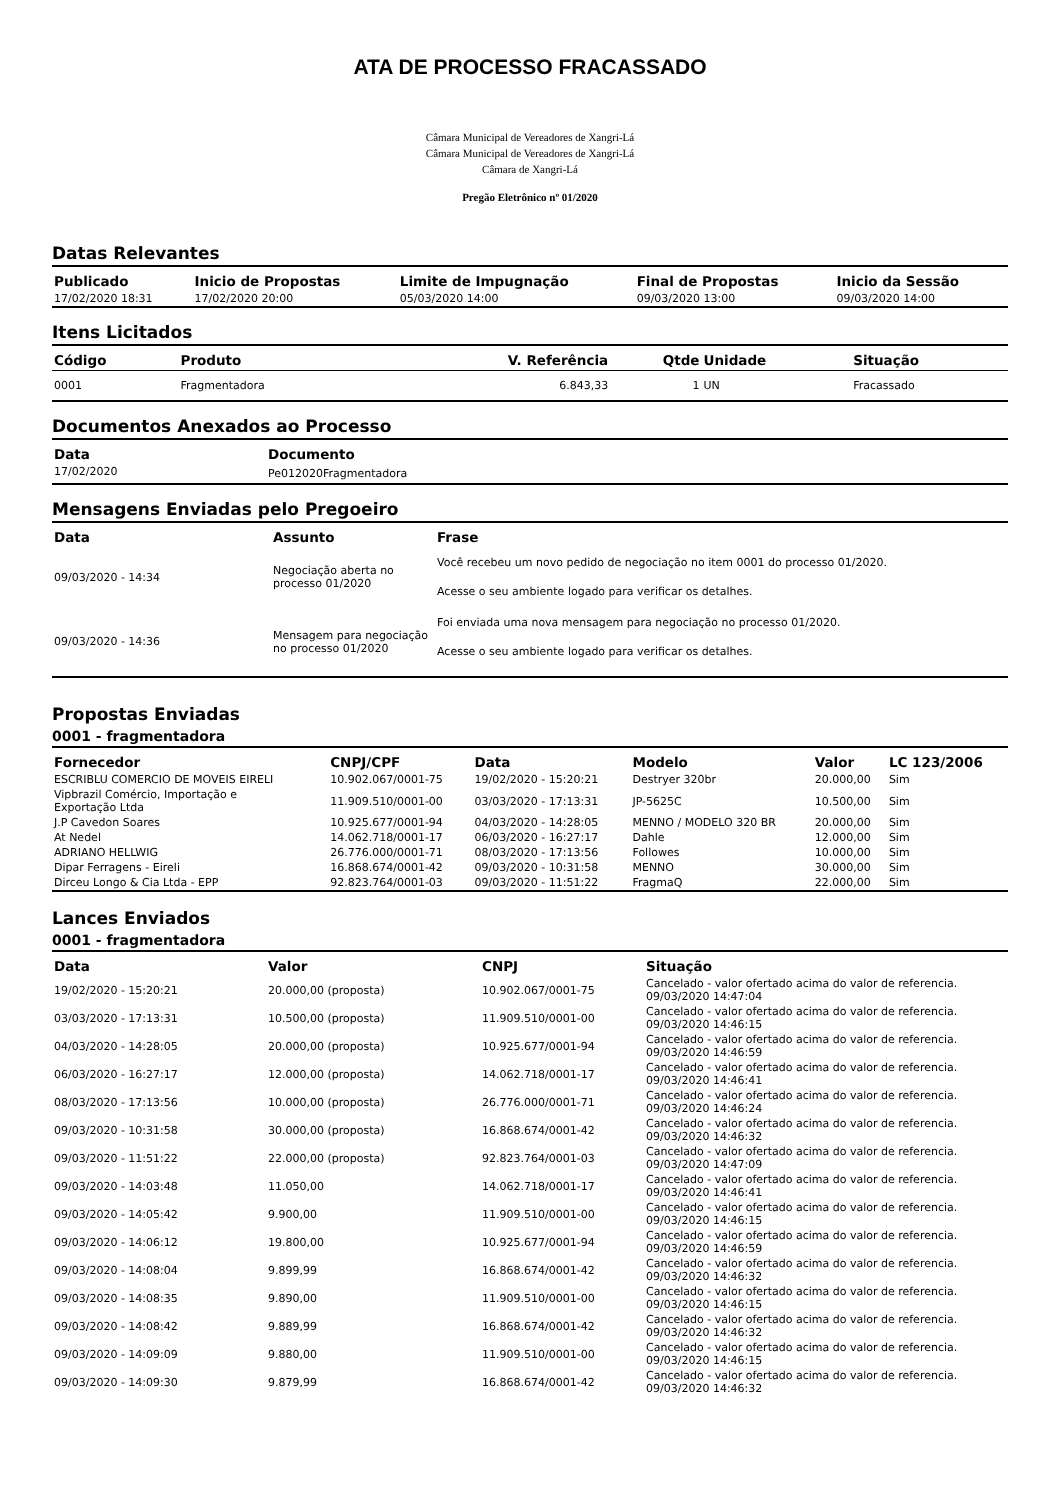ATA DE PROCESSO FRACASSADO
Câmara Municipal de Vereadores de Xangri-Lá
Câmara Municipal de Vereadores de Xangri-Lá
Câmara de Xangri-Lá
Pregão Eletrônico nº 01/2020
Datas Relevantes
| Publicado | Inicio de Propostas | Limite de Impugnação | Final de Propostas | Inicio da Sessão |
| --- | --- | --- | --- | --- |
| 17/02/2020 18:31 | 17/02/2020 20:00 | 05/03/2020 14:00 | 09/03/2020 13:00 | 09/03/2020 14:00 |
Itens Licitados
| Código | Produto | V. Referência | Qtde | Unidade | Situação |
| --- | --- | --- | --- | --- | --- |
| 0001 | Fragmentadora | 6.843,33 | 1 | UN | Fracassado |
Documentos Anexados ao Processo
| Data | Documento |
| --- | --- |
| 17/02/2020 | Pe012020Fragmentadora |
Mensagens Enviadas pelo Pregoeiro
| Data | Assunto | Frase |
| --- | --- | --- |
| 09/03/2020 - 14:34 | Negociação aberta no processo 01/2020 | Você recebeu um novo pedido de negociação no item 0001 do processo 01/2020. Acesse o seu ambiente logado para verificar os detalhes. |
| 09/03/2020 - 14:36 | Mensagem para negociação no processo 01/2020 | Foi enviada uma nova mensagem para negociação no processo 01/2020. Acesse o seu ambiente logado para verificar os detalhes. |
Propostas Enviadas
0001 - fragmentadora
| Fornecedor | CNPJ/CPF | Data | Modelo | Valor | LC 123/2006 |
| --- | --- | --- | --- | --- | --- |
| ESCRIBLU COMERCIO DE MOVEIS EIRELI | 10.902.067/0001-75 | 19/02/2020 - 15:20:21 | Destryer 320br | 20.000,00 | Sim |
| Vipbrazil Comércio, Importação e Exportação Ltda | 11.909.510/0001-00 | 03/03/2020 - 17:13:31 | JP-5625C | 10.500,00 | Sim |
| J.P Cavedon Soares | 10.925.677/0001-94 | 04/03/2020 - 14:28:05 | MENNO / MODELO 320 BR | 20.000,00 | Sim |
| At Nedel | 14.062.718/0001-17 | 06/03/2020 - 16:27:17 | Dahle | 12.000,00 | Sim |
| ADRIANO HELLWIG | 26.776.000/0001-71 | 08/03/2020 - 17:13:56 | Followes | 10.000,00 | Sim |
| Dipar Ferragens - Eireli | 16.868.674/0001-42 | 09/03/2020 - 10:31:58 | MENNO | 30.000,00 | Sim |
| Dirceu Longo & Cia Ltda - EPP | 92.823.764/0001-03 | 09/03/2020 - 11:51:22 | FragmaQ | 22.000,00 | Sim |
Lances Enviados
0001 - fragmentadora
| Data | Valor | CNPJ | Situação |
| --- | --- | --- | --- |
| 19/02/2020 - 15:20:21 | 20.000,00 (proposta) | 10.902.067/0001-75 | Cancelado - valor ofertado acima do valor de referencia. 09/03/2020 14:47:04 |
| 03/03/2020 - 17:13:31 | 10.500,00 (proposta) | 11.909.510/0001-00 | Cancelado - valor ofertado acima do valor de referencia. 09/03/2020 14:46:15 |
| 04/03/2020 - 14:28:05 | 20.000,00 (proposta) | 10.925.677/0001-94 | Cancelado - valor ofertado acima do valor de referencia. 09/03/2020 14:46:59 |
| 06/03/2020 - 16:27:17 | 12.000,00 (proposta) | 14.062.718/0001-17 | Cancelado - valor ofertado acima do valor de referencia. 09/03/2020 14:46:41 |
| 08/03/2020 - 17:13:56 | 10.000,00 (proposta) | 26.776.000/0001-71 | Cancelado - valor ofertado acima do valor de referencia. 09/03/2020 14:46:24 |
| 09/03/2020 - 10:31:58 | 30.000,00 (proposta) | 16.868.674/0001-42 | Cancelado - valor ofertado acima do valor de referencia. 09/03/2020 14:46:32 |
| 09/03/2020 - 11:51:22 | 22.000,00 (proposta) | 92.823.764/0001-03 | Cancelado - valor ofertado acima do valor de referencia. 09/03/2020 14:47:09 |
| 09/03/2020 - 14:03:48 | 11.050,00 | 14.062.718/0001-17 | Cancelado - valor ofertado acima do valor de referencia. 09/03/2020 14:46:41 |
| 09/03/2020 - 14:05:42 | 9.900,00 | 11.909.510/0001-00 | Cancelado - valor ofertado acima do valor de referencia. 09/03/2020 14:46:15 |
| 09/03/2020 - 14:06:12 | 19.800,00 | 10.925.677/0001-94 | Cancelado - valor ofertado acima do valor de referencia. 09/03/2020 14:46:59 |
| 09/03/2020 - 14:08:04 | 9.899,99 | 16.868.674/0001-42 | Cancelado - valor ofertado acima do valor de referencia. 09/03/2020 14:46:32 |
| 09/03/2020 - 14:08:35 | 9.890,00 | 11.909.510/0001-00 | Cancelado - valor ofertado acima do valor de referencia. 09/03/2020 14:46:15 |
| 09/03/2020 - 14:08:42 | 9.889,99 | 16.868.674/0001-42 | Cancelado - valor ofertado acima do valor de referencia. 09/03/2020 14:46:32 |
| 09/03/2020 - 14:09:09 | 9.880,00 | 11.909.510/0001-00 | Cancelado - valor ofertado acima do valor de referencia. 09/03/2020 14:46:15 |
| 09/03/2020 - 14:09:30 | 9.879,99 | 16.868.674/0001-42 | Cancelado - valor ofertado acima do valor de referencia. 09/03/2020 14:46:32 |